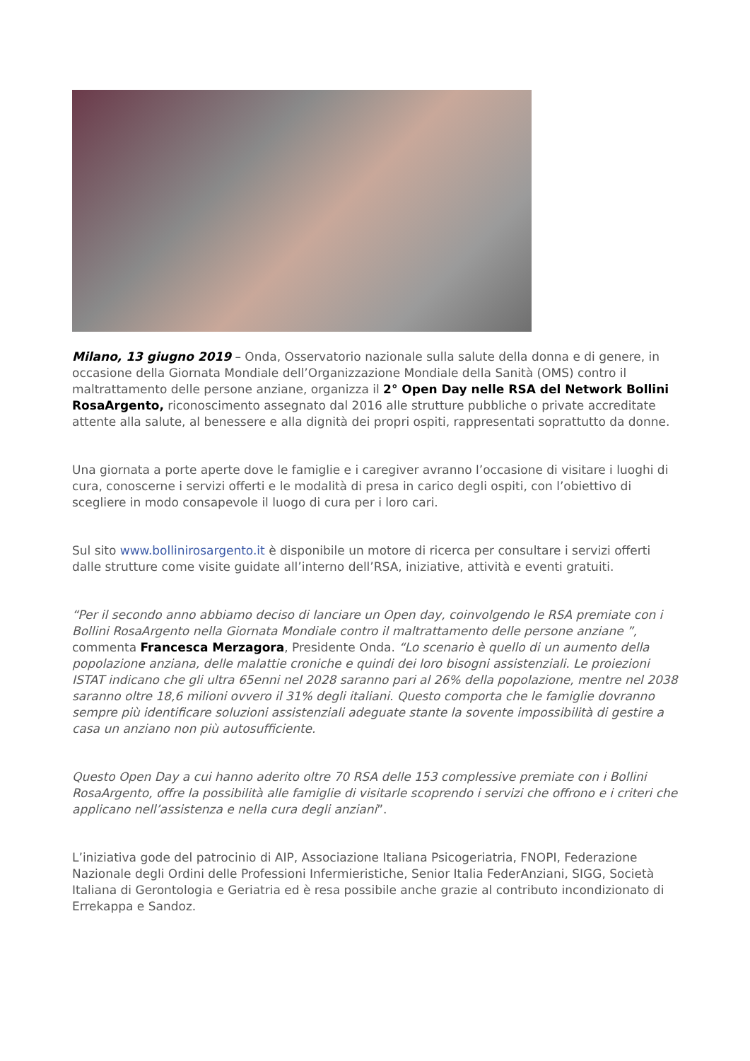Milano, 13 giugno 2019 – Onda, Osservatorio nazionale sulla salute della donna e di genere, in occasione della Giornata Mondiale dell’Organizzazione Mondiale della Sanità (OMS) contro il maltrattamento delle persone anziane, organizza il 2° Open Day nelle RSA del Network Bollini RosaArgento, riconoscimento assegnato dal 2016 alle strutture pubbliche o private accreditate attente alla salute, al benessere e alla dignità dei propri ospiti, rappresentati soprattutto da donne.
Una giornata a porte aperte dove le famiglie e i caregiver avranno l’occasione di visitare i luoghi di cura, conoscerne i servizi offerti e le modalità di presa in carico degli ospiti, con l’obiettivo di scegliere in modo consapevole il luogo di cura per i loro cari.
Sul sito www.bollinirosargento.it è disponibile un motore di ricerca per consultare i servizi offerti dalle strutture come visite guidate all’interno dell’RSA, iniziative, attività e eventi gratuiti.
“Per il secondo anno abbiamo deciso di lanciare un Open day, coinvolgendo le RSA premiate con i Bollini RosaArgento nella Giornata Mondiale contro il maltrattamento delle persone anziane ”, commenta Francesca Merzagora, Presidente Onda. “Lo scenario è quello di un aumento della popolazione anziana, delle malattie croniche e quindi dei loro bisogni assistenziali. Le proiezioni ISTAT indicano che gli ultra 65enni nel 2028 saranno pari al 26% della popolazione, mentre nel 2038 saranno oltre 18,6 milioni ovvero il 31% degli italiani. Questo comporta che le famiglie dovranno sempre più identificare soluzioni assistenziali adeguate stante la sovente impossibilità di gestire a casa un anziano non più autosufficiente.
Questo Open Day a cui hanno aderito oltre 70 RSA delle 153 complessive premiate con i Bollini RosaArgento, offre la possibilità alle famiglie di visitarle scoprendo i servizi che offrono e i criteri che applicano nell’assistenza e nella cura degli anziani”.
L’iniziativa gode del patrocinio di AIP, Associazione Italiana Psicogeriatria, FNOPI, Federazione Nazionale degli Ordini delle Professioni Infermieristiche, Senior Italia FederAnziani, SIGG, Società Italiana di Gerontologia e Geriatria ed è resa possibile anche grazie al contributo incondizionato di Errekappa e Sandoz.